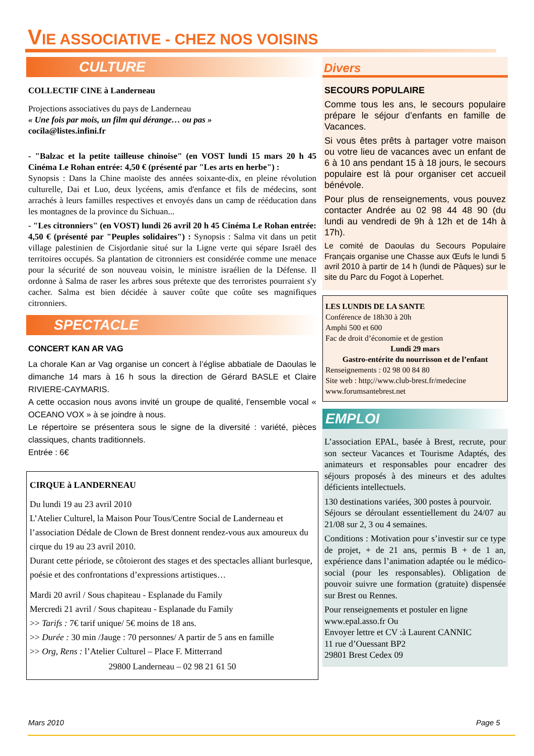VIE ASSOCIATIVE - CHEZ NOS VOISINS
CULTURE
COLLECTIF CINE à Landerneau
Projections associatives du pays de Landerneau
« Une fois par mois, un film qui dérange… ou pas »
cocila@listes.infini.fr
- "Balzac et la petite tailleuse chinoise" (en VOST lundi 15 mars 20 h 45 Cinéma Le Rohan entrée: 4,50 € (présenté par "Les arts en herbe") :
Synopsis : Dans la Chine maoïste des années soixante-dix, en pleine révolution culturelle, Dai et Luo, deux lycéens, amis d'enfance et fils de médecins, sont arrachés à leurs familles respectives et envoyés dans un camp de rééducation dans les montagnes de la province du Sichuan...
- "Les citronniers" (en VOST) lundi 26 avril 20 h 45 Cinéma Le Rohan entrée: 4,50 € (présenté par "Peuples solidaires") : Synopsis : Salma vit dans un petit village palestinien de Cisjordanie situé sur la Ligne verte qui sépare Israël des territoires occupés. Sa plantation de citronniers est considérée comme une menace pour la sécurité de son nouveau voisin, le ministre israélien de la Défense. Il ordonne à Salma de raser les arbres sous prétexte que des terroristes pourraient s'y cacher. Salma est bien décidée à sauver coûte que coûte ses magnifiques citronniers.
SPECTACLE
CONCERT KAN AR VAG
La chorale Kan ar Vag organise un concert à l’église abbatiale de Daoulas le dimanche 14 mars à 16 h sous la direction de Gérard BASLE et Claire RIVIERE-CAYMARIS.
A cette occasion nous avons invité un groupe de qualité, l’ensemble vocal « OCEANO VOX » à se joindre à nous.
Le répertoire se présentera sous le signe de la diversité : variété, pièces classiques, chants traditionnels.
Entrée : 6€
CIRQUE à LANDERNEAU
Du lundi 19 au 23 avril 2010
L’Atelier Culturel, la Maison Pour Tous/Centre Social de Landerneau et l’association Dédale de Clown de Brest donnent rendez-vous aux amoureux du cirque du 19 au 23 avril 2010.
Durant cette période, se côtoieront des stages et des spectacles alliant burlesque, poésie et des confrontations d’expressions artistiques…
Mardi 20 avril / Sous chapiteau - Esplanade du Family
Mercredi 21 avril / Sous chapiteau - Esplanade du Family
>> Tarifs : 7€ tarif unique/ 5€ moins de 18 ans.
>> Durée : 30 min /Jauge : 70 personnes/ A partir de 5 ans en famille
>> Org, Rens : l’Atelier Culturel – Place F. Mitterrand
29800 Landerneau – 02 98 21 61 50
Divers
SECOURS POPULAIRE
Comme tous les ans, le secours populaire prépare le séjour d’enfants en famille de Vacances.
Si vous êtes prêts à partager votre maison ou votre lieu de vacances avec un enfant de 6 à 10 ans pendant 15 à 18 jours, le secours populaire est là pour organiser cet accueil bénévole.
Pour plus de renseignements, vous pouvez contacter Andrée au 02 98 44 48 90 (du lundi au vendredi de 9h à 12h et de 14h à 17h).
Le comité de Daoulas du Secours Populaire Français organise une Chasse aux Œufs le lundi 5 avril 2010 à partir de 14 h (lundi de Pâques) sur le site du Parc du Fogot à Loperhet.
LES LUNDIS DE LA SANTE
Conférence de 18h30 à 20h
Amphi 500 et 600
Fac de droit d’économie et de gestion
Lundi 29 mars
Gastro-entérite du nourrisson et de l’enfant
Renseignements : 02 98 00 84 80
Site web : http;//www.club-brest.fr/medecine
www.forumsantebrest.net
EMPLOI
L’association EPAL, basée à Brest, recrute, pour son secteur Vacances et Tourisme Adaptés, des animateurs et responsables pour encadrer des séjours proposés à des mineurs et des adultes déficients intellectuels.
130 destinations variées, 300 postes à pourvoir.
Séjours se déroulant essentiellement du 24/07 au 21/08 sur 2, 3 ou 4 semaines.
Conditions : Motivation pour s’investir sur ce type de projet, + de 21 ans, permis B + de 1 an, expérience dans l’animation adaptée ou le médico-social (pour les responsables). Obligation de pouvoir suivre une formation (gratuite) dispensée sur Brest ou Rennes.
Pour renseignements et postuler en ligne www.epal.asso.fr Ou
Envoyer lettre et CV :à Laurent CANNIC
11 rue d’Ouessant BP2
29801 Brest Cedex 09
Mars 2010 Page 5